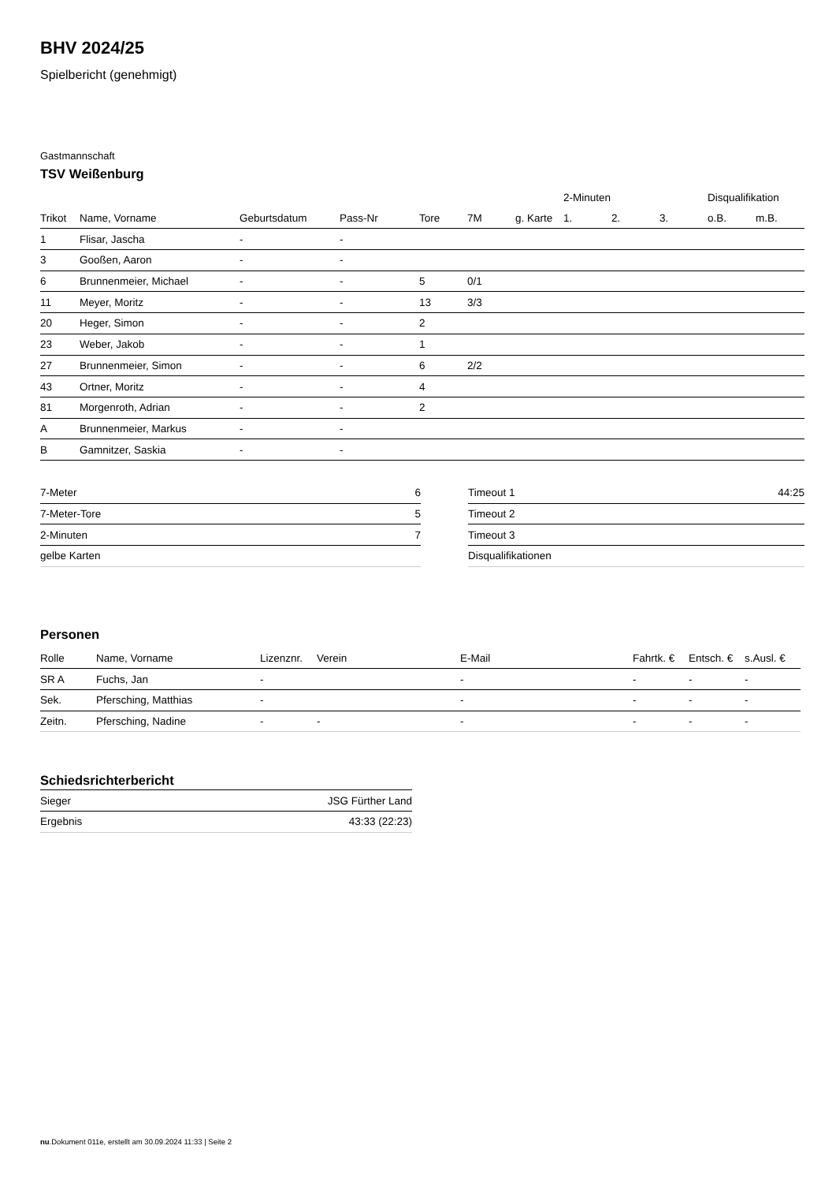BHV 2024/25
Spielbericht (genehmigt)
Gastmannschaft
TSV Weißenburg
| | | | | | | | 2-Minuten | | | Disqualifikation | |
| --- | --- | --- | --- | --- | --- | --- | --- | --- | --- | --- | --- |
| Trikot | Name, Vorname | Geburtsdatum | Pass-Nr | Tore | 7M | g. Karte | 1. | 2. | 3. | o.B. | m.B. |
| 1 | Flisar, Jascha | - | - | | | | | | | | |
| 3 | Gooßen, Aaron | - | - | | | | | | | | |
| 6 | Brunnenmeier, Michael | - | - | 5 | 0/1 | | | | | | |
| 11 | Meyer, Moritz | - | - | 13 | 3/3 | | | | | | |
| 20 | Heger, Simon | - | - | 2 | | | | | | | |
| 23 | Weber, Jakob | - | - | 1 | | | | | | | |
| 27 | Brunnenmeier, Simon | - | - | 6 | 2/2 | | | | | | |
| 43 | Ortner, Moritz | - | - | 4 | | | | | | | |
| 81 | Morgenroth, Adrian | - | - | 2 | | | | | | | |
| A | Brunnenmeier, Markus | - | - | | | | | | | | |
| B | Gamnitzer, Saskia | - | - | | | | | | | | |
| 7-Meter | 6 |
| 7-Meter-Tore | 5 |
| 2-Minuten | 7 |
| gelbe Karten | |
| Timeout 1 | 44:25 |
| Timeout 2 | |
| Timeout 3 | |
| Disqualifikationen | |
Personen
| Rolle | Name, Vorname | Lizenznr. | Verein | E-Mail | Fahrtk. € | Entsch. € | s.Ausl. € |
| --- | --- | --- | --- | --- | --- | --- | --- |
| SR A | Fuchs, Jan | - | | - | - | - | - |
| Sek. | Pfersching, Matthias | - | | - | - | - | - |
| Zeitn. | Pfersching, Nadine | - | - | - | - | - | - |
Schiedsrichterbericht
| Sieger | JSG Fürther Land |
| Ergebnis | 43:33 (22:23) |
nu.Dokument 011e, erstellt am 30.09.2024 11:33 | Seite 2